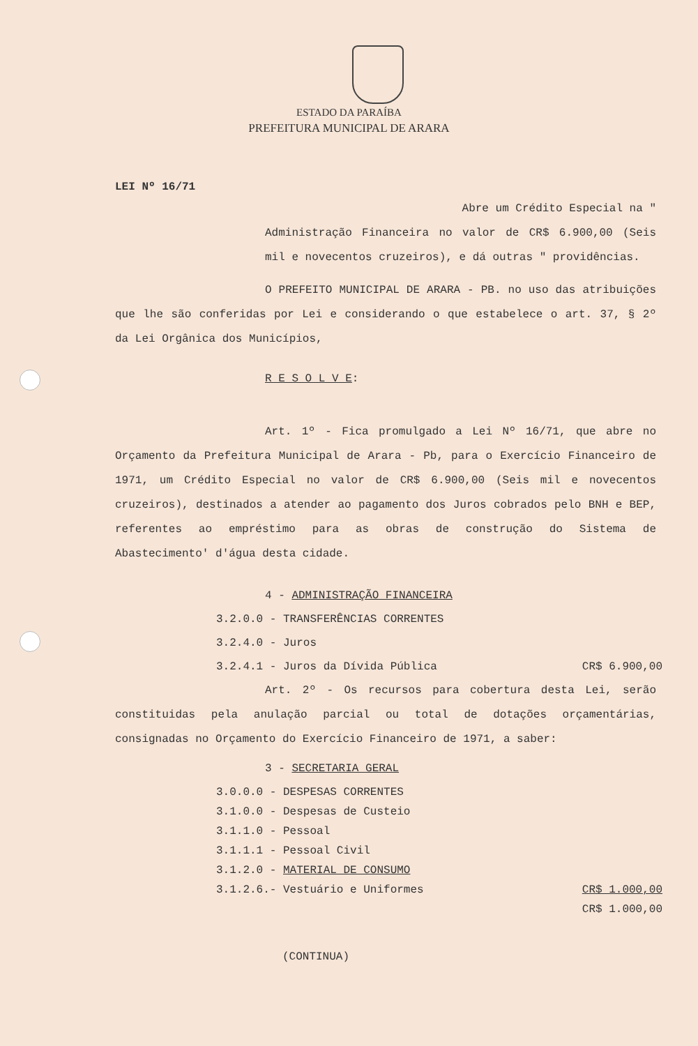ESTADO DA PARAÍBA
PREFEITURA MUNICIPAL DE ARARA
LEI Nº 16/71
Abre um Crédito Especial na "
Administração Financeira no valor de CR$ 6.900,00 (Seis mil e novecentos cruzeiros), e dá outras " providências.
O PREFEITO MUNICIPAL DE ARARA - PB. no uso das atribuições que lhe são conferidas por Lei e considerando o que estabelece o art. 37, § 2º da Lei Orgânica dos Municípios,
R E S O L V E:
Art. 1º - Fica promulgado a Lei Nº 16/71, que abre no Orçamento da Prefeitura Municipal de Arara - Pb, para o Exercício Financeiro de 1971, um Crédito Especial no valor de CR$ 6.900,00 (Seis mil e novecentos cruzeiros), destinados a atender ao pagamento dos Juros cobrados pelo BNH e BEP, referentes ao empréstimo para as obras de construção do Sistema de Abastecimento' d'água desta cidade.
4 - ADMINISTRAÇÃO FINANCEIRA
3.2.0.0 - TRANSFERÊNCIAS CORRENTES
3.2.4.0 - Juros
3.2.4.1 - Juros da Dívida Pública CR$ 6.900,00
Art. 2º - Os recursos para cobertura desta Lei, serão constituidas pela anulação parcial ou total de dotações orçamentárias, consignadas no Orçamento do Exercício Financeiro de 1971, a saber:
3 - SECRETARIA GERAL
3.0.0.0 - DESPESAS CORRENTES
3.1.0.0 - Despesas de Custeio
3.1.1.0 - Pessoal
3.1.1.1 - Pessoal Civil
3.1.2.0 - MATERIAL DE CONSUMO
3.1.2.6.- Vestuário e Uniformes CR$ 1.000,00
CR$ 1.000,00
(CONTINUA)